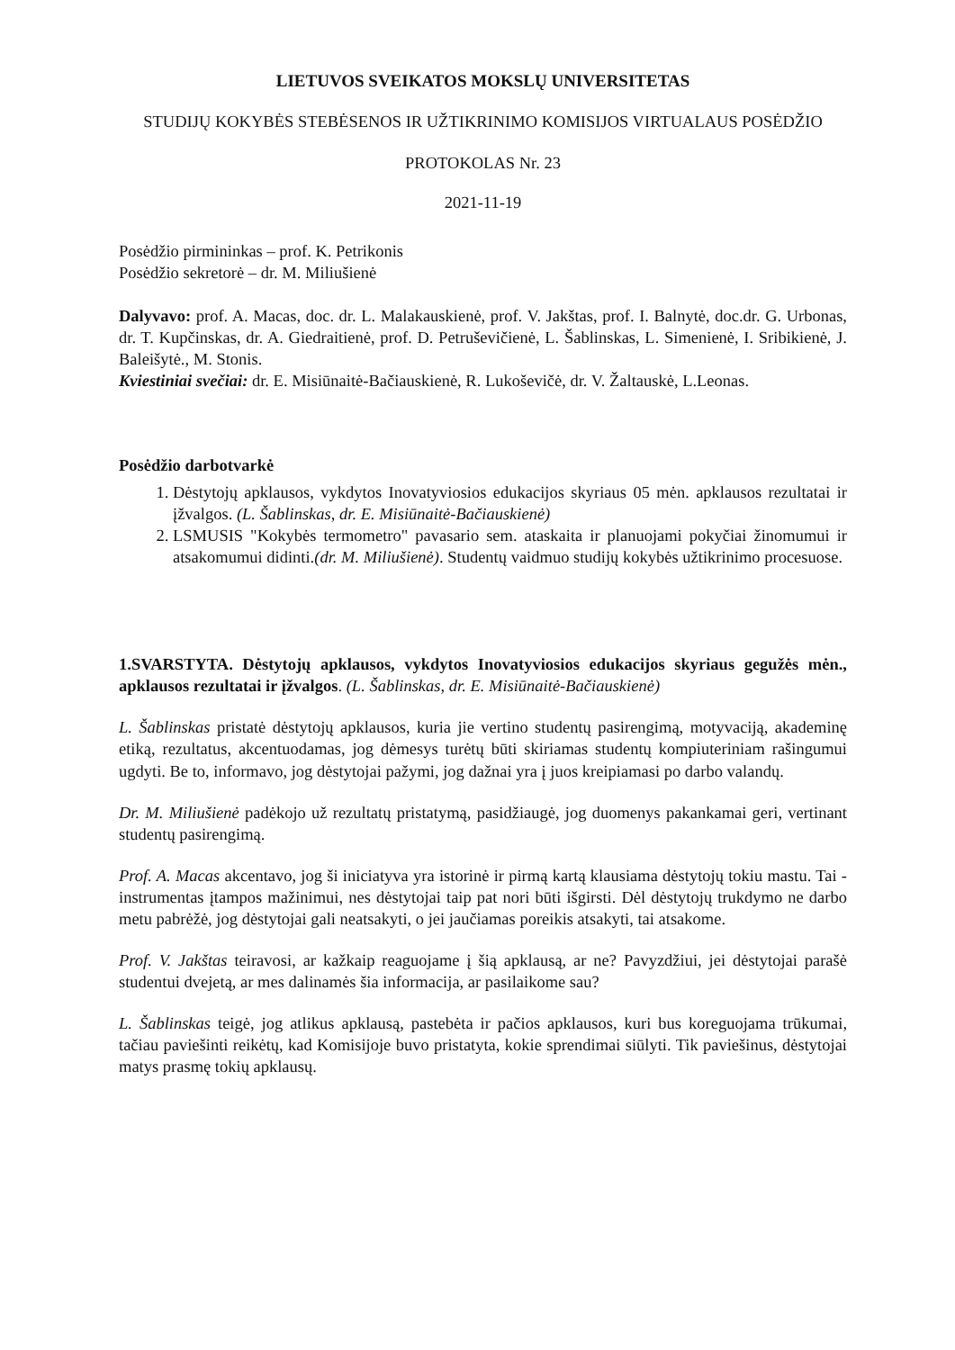LIETUVOS SVEIKATOS MOKSLŲ UNIVERSITETAS
STUDIJŲ KOKYBĖS STEBĖSENOS IR UŽTIKRINIMO KOMISIJOS VIRTUALAUS POSĖDŽIO
PROTOKOLAS Nr. 23
2021-11-19
Posėdžio pirmininkas – prof. K. Petrikonis
Posėdžio sekretorė – dr. M. Miliušienė
Dalyvavo: prof. A. Macas, doc. dr. L. Malakauskienė, prof. V. Jakštas, prof. I. Balnytė, doc.dr. G. Urbonas, dr. T. Kupčinskas, dr. A. Giedraitienė, prof. D. Petruševičienė, L. Šablinskas, L. Simenienė, I. Sribikienė, J. Baleišytė., M. Stonis.
Kviestiniai svečiai: dr. E. Misiūnaitė-Bačiauskienė, R. Lukoševičė, dr. V. Žaltauskė, L.Leonas.
Posėdžio darbotvarkė
1. Dėstytojų apklausos, vykdytos Inovatyviosios edukacijos skyriaus 05 mėn. apklausos rezultatai ir įžvalgos. (L. Šablinskas, dr. E. Misiūnaitė-Bačiauskienė)
2. LSMUSIS "Kokybės termometro" pavasario sem. ataskaita ir planuojami pokyčiai žinomumui ir atsakomumui didinti.(dr. M. Miliušienė). Studentų vaidmuo studijų kokybės užtikrinimo procesuose.
1.SVARSTYTA. Dėstytojų apklausos, vykdytos Inovatyviosios edukacijos skyriaus gegužės mėn., apklausos rezultatai ir įžvalgos. (L. Šablinskas, dr. E. Misiūnaitė-Bačiauskienė)
L. Šablinskas pristatė dėstytojų apklausos, kuria jie vertino studentų pasirengimą, motyvaciją, akademinę etiką, rezultatus, akcentuodamas, jog dėmesys turėtų būti skiriamas studentų kompiuteriniam rašingumui ugdyti. Be to, informavo, jog dėstytojai pažymi, jog dažnai yra į juos kreipiamasi po darbo valandų.
Dr. M. Miliušienė padėkojo už rezultatų pristatymą, pasidžiaugė, jog duomenys pakankamai geri, vertinant studentų pasirengimą.
Prof. A. Macas akcentavo, jog ši iniciatyva yra istorinė ir pirmą kartą klausiama dėstytojų tokiu mastu. Tai - instrumentas įtampos mažinimui, nes dėstytojai taip pat nori būti išgirsti. Dėl dėstytojų trukdymo ne darbo metu pabrėžė, jog dėstytojai gali neatsakyti, o jei jaučiamas poreikis atsakyti, tai atsakome.
Prof. V. Jakštas teiravosi, ar kažkaip reaguojame į šią apklausą, ar ne? Pavyzdžiui, jei dėstytojai parašė studentui dvejetą, ar mes dalinamės šia informacija, ar pasilaikome sau?
L. Šablinskas teigė, jog atlikus apklausą, pastebėta ir pačios apklausos, kuri bus koreguojama trūkumai, tačiau paviešinti reikėtų, kad Komisijoje buvo pristatyta, kokie sprendimai siūlyti. Tik paviešinus, dėstytojai matys prasmę tokių apklausų.